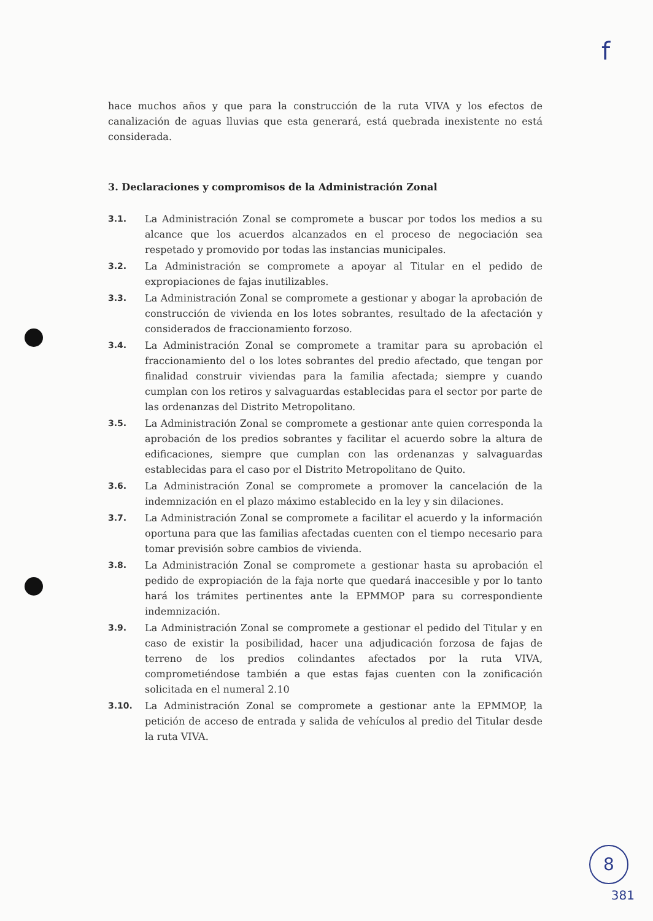f
hace muchos años y que para la construcción de la ruta VIVA y los efectos de canalización de aguas lluvias que esta generará, está quebrada inexistente no está considerada.
3. Declaraciones y compromisos de la Administración Zonal
3.1. La Administración Zonal se compromete a buscar por todos los medios a su alcance que los acuerdos alcanzados en el proceso de negociación sea respetado y promovido por todas las instancias municipales.
3.2. La Administración se compromete a apoyar al Titular en el pedido de expropiaciones de fajas inutilizables.
3.3. La Administración Zonal se compromete a gestionar y abogar la aprobación de construcción de vivienda en los lotes sobrantes, resultado de la afectación y considerados de fraccionamiento forzoso.
3.4. La Administración Zonal se compromete a tramitar para su aprobación el fraccionamiento del o los lotes sobrantes del predio afectado, que tengan por finalidad construir viviendas para la familia afectada; siempre y cuando cumplan con los retiros y salvaguardas establecidas para el sector por parte de las ordenanzas del Distrito Metropolitano.
3.5. La Administración Zonal se compromete a gestionar ante quien corresponda la aprobación de los predios sobrantes y facilitar el acuerdo sobre la altura de edificaciones, siempre que cumplan con las ordenanzas y salvaguardas establecidas para el caso por el Distrito Metropolitano de Quito.
3.6. La Administración Zonal se compromete a promover la cancelación de la indemnización en el plazo máximo establecido en la ley y sin dilaciones.
3.7. La Administración Zonal se compromete a facilitar el acuerdo y la información oportuna para que las familias afectadas cuenten con el tiempo necesario para tomar previsión sobre cambios de vivienda.
3.8. La Administración Zonal se compromete a gestionar hasta su aprobación el pedido de expropiación de la faja norte que quedará inaccesible y por lo tanto hará los trámites pertinentes ante la EPMMOP para su correspondiente indemnización.
3.9. La Administración Zonal se compromete a gestionar el pedido del Titular y en caso de existir la posibilidad, hacer una adjudicación forzosa de fajas de terreno de los predios colindantes afectados por la ruta VIVA, comprometiéndose también a que estas fajas cuenten con la zonificación solicitada en el numeral 2.10
3.10. La Administración Zonal se compromete a gestionar ante la EPMMOP, la petición de acceso de entrada y salida de vehículos al predio del Titular desde la ruta VIVA.
8
381